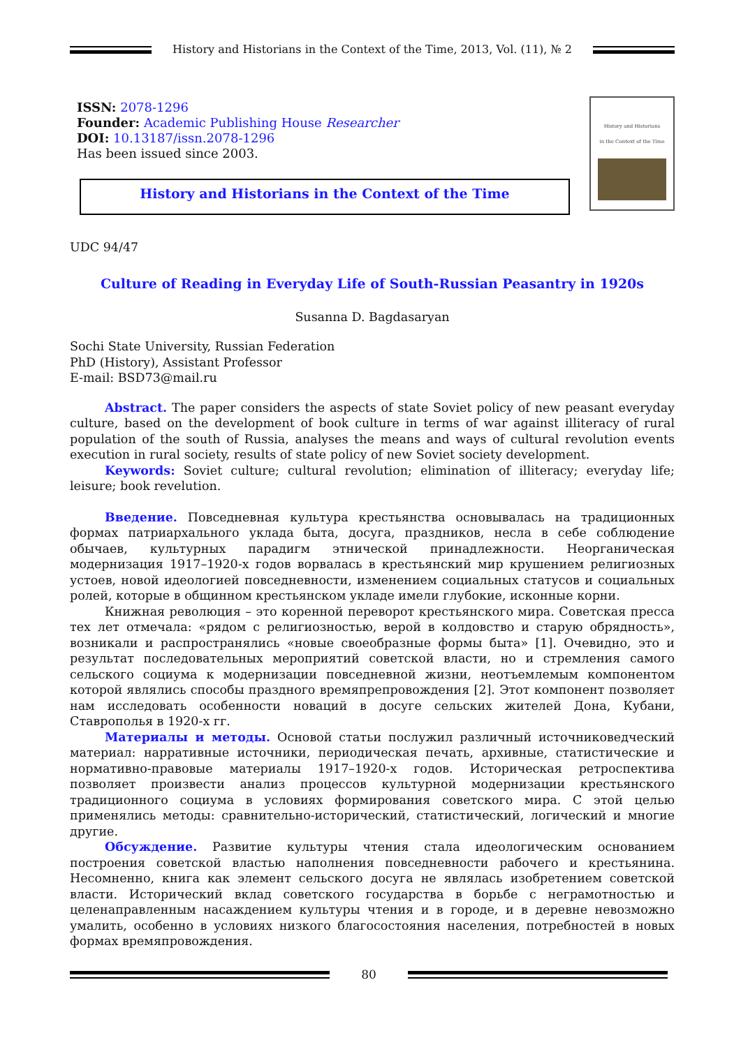History and Historians in the Context of the Time, 2013, Vol. (11), № 2
ISSN: 2078-1296
Founder: Academic Publishing House Researcher
DOI: 10.13187/issn.2078-1296
Has been issued since 2003.
History and Historians in the Context of the Time
History and Historians
in the Context of the Time
UDC 94/47
Culture of Reading in Everyday Life of South-Russian Peasantry in 1920s
Susanna D. Bagdasaryan
Sochi State University, Russian Federation
PhD (History), Assistant Professor
E-mail: BSD73@mail.ru
Abstract. The paper considers the aspects of state Soviet policy of new peasant everyday culture, based on the development of book culture in terms of war against illiteracy of rural population of the south of Russia, analyses the means and ways of cultural revolution events execution in rural society, results of state policy of new Soviet society development.
Keywords: Soviet culture; cultural revolution; elimination of illiteracy; everyday life; leisure; book revelution.
Введение. Повседневная культура крестьянства основывалась на традиционных формах патриархального уклада быта, досуга, праздников, несла в себе соблюдение обычаев, культурных парадигм этнической принадлежности. Неорганическая модернизация 1917–1920-х годов ворвалась в крестьянский мир крушением религиозных устоев, новой идеологией повседневности, изменением социальных статусов и социальных ролей, которые в общинном крестьянском укладе имели глубокие, исконные корни.
Книжная революция – это коренной переворот крестьянского мира. Советская пресса тех лет отмечала: «рядом с религиозностью, верой в колдовство и старую обрядность», возникали и распространялись «новые своеобразные формы быта» [1]. Очевидно, это и результат последовательных мероприятий советской власти, но и стремления самого сельского социума к модернизации повседневной жизни, неотъемлемым компонентом которой являлись способы праздного времяпрепровождения [2]. Этот компонент позволяет нам исследовать особенности новаций в досуге сельских жителей Дона, Кубани, Ставрополья в 1920-х гг.
Материалы и методы. Основой статьи послужил различный источниковедческий материал: нарративные источники, периодическая печать, архивные, статистические и нормативно-правовые материалы 1917–1920-х годов. Историческая ретроспектива позволяет произвести анализ процессов культурной модернизации крестьянского традиционного социума в условиях формирования советского мира. С этой целью применялись методы: сравнительно-исторический, статистический, логический и многие другие.
Обсуждение. Развитие культуры чтения стала идеологическим основанием построения советской властью наполнения повседневности рабочего и крестьянина. Несомненно, книга как элемент сельского досуга не являлась изобретением советской власти. Исторический вклад советского государства в борьбе с неграмотностью и целенаправленным насаждением культуры чтения и в городе, и в деревне невозможно умалить, особенно в условиях низкого благосостояния населения, потребностей в новых формах времяпровождения.
80